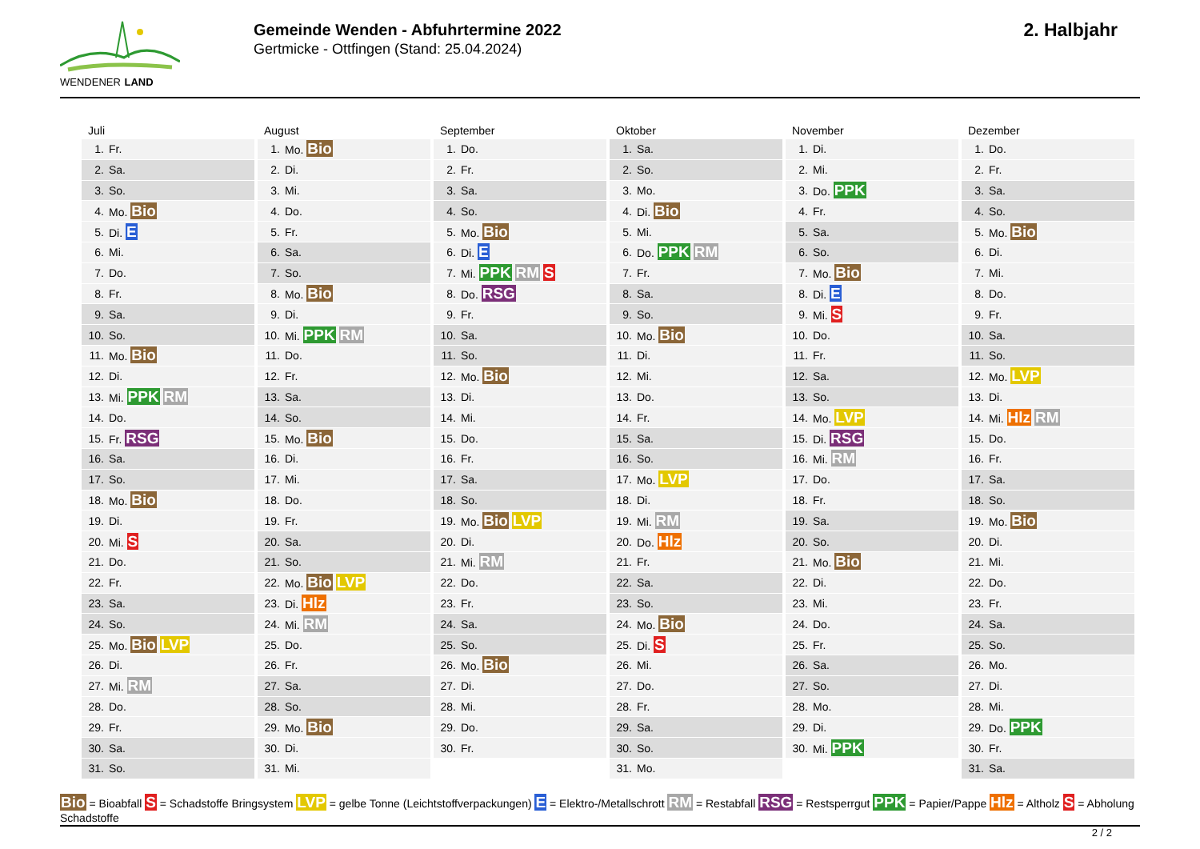WENDENER LAND
Gemeinde Wenden - Abfuhrtermine 2022
Gertmicke - Ottfingen (Stand: 25.04.2024)
2. Halbjahr
Juli
| 1. | Fr. |
| 2. | Sa. |
| 3. | So. |
| 4. | Mo. Bio |
| 5. | Di. E |
| 6. | Mi. |
| 7. | Do. |
| 8. | Fr. |
| 9. | Sa. |
| 10. | So. |
| 11. | Mo. Bio |
| 12. | Di. |
| 13. | Mi. PPK RM |
| 14. | Do. |
| 15. | Fr. RSG |
| 16. | Sa. |
| 17. | So. |
| 18. | Mo. Bio |
| 19. | Di. |
| 20. | Mi. S |
| 21. | Do. |
| 22. | Fr. |
| 23. | Sa. |
| 24. | So. |
| 25. | Mo. Bio LVP |
| 26. | Di. |
| 27. | Mi. RM |
| 28. | Do. |
| 29. | Fr. |
| 30. | Sa. |
| 31. | So. |
August
| 1. | Mo. Bio |
| 2. | Di. |
| 3. | Mi. |
| 4. | Do. |
| 5. | Fr. |
| 6. | Sa. |
| 7. | So. |
| 8. | Mo. Bio |
| 9. | Di. |
| 10. | Mi. PPK RM |
| 11. | Do. |
| 12. | Fr. |
| 13. | Sa. |
| 14. | So. |
| 15. | Mo. Bio |
| 16. | Di. |
| 17. | Mi. |
| 18. | Do. |
| 19. | Fr. |
| 20. | Sa. |
| 21. | So. |
| 22. | Mo. Bio LVP |
| 23. | Di. Hlz |
| 24. | Mi. RM |
| 25. | Do. |
| 26. | Fr. |
| 27. | Sa. |
| 28. | So. |
| 29. | Mo. Bio |
| 30. | Di. |
| 31. | Mi. |
September
| 1. | Do. |
| 2. | Fr. |
| 3. | Sa. |
| 4. | So. |
| 5. | Mo. Bio |
| 6. | Di. E |
| 7. | Mi. PPK RM S |
| 8. | Do. RSG |
| 9. | Fr. |
| 10. | Sa. |
| 11. | So. |
| 12. | Mo. Bio |
| 13. | Di. |
| 14. | Mi. |
| 15. | Do. |
| 16. | Fr. |
| 17. | Sa. |
| 18. | So. |
| 19. | Mo. Bio LVP |
| 20. | Di. |
| 21. | Mi. RM |
| 22. | Do. |
| 23. | Fr. |
| 24. | Sa. |
| 25. | So. |
| 26. | Mo. Bio |
| 27. | Di. |
| 28. | Mi. |
| 29. | Do. |
| 30. | Fr. |
Oktober
| 1. | Sa. |
| 2. | So. |
| 3. | Mo. |
| 4. | Di. Bio |
| 5. | Mi. |
| 6. | Do. PPK RM |
| 7. | Fr. |
| 8. | Sa. |
| 9. | So. |
| 10. | Mo. Bio |
| 11. | Di. |
| 12. | Mi. |
| 13. | Do. |
| 14. | Fr. |
| 15. | Sa. |
| 16. | So. |
| 17. | Mo. LVP |
| 18. | Di. |
| 19. | Mi. RM |
| 20. | Do. Hlz |
| 21. | Fr. |
| 22. | Sa. |
| 23. | So. |
| 24. | Mo. Bio |
| 25. | Di. S |
| 26. | Mi. |
| 27. | Do. |
| 28. | Fr. |
| 29. | Sa. |
| 30. | So. |
| 31. | Mo. |
November
| 1. | Di. |
| 2. | Mi. |
| 3. | Do. PPK |
| 4. | Fr. |
| 5. | Sa. |
| 6. | So. |
| 7. | Mo. Bio |
| 8. | Di. E |
| 9. | Mi. S |
| 10. | Do. |
| 11. | Fr. |
| 12. | Sa. |
| 13. | So. |
| 14. | Mo. LVP |
| 15. | Di. RSG |
| 16. | Mi. RM |
| 17. | Do. |
| 18. | Fr. |
| 19. | Sa. |
| 20. | So. |
| 21. | Mo. Bio |
| 22. | Di. |
| 23. | Mi. |
| 24. | Do. |
| 25. | Fr. |
| 26. | Sa. |
| 27. | So. |
| 28. | Mo. |
| 29. | Di. |
| 30. | Mi. PPK |
Dezember
| 1. | Do. |
| 2. | Fr. |
| 3. | Sa. |
| 4. | So. |
| 5. | Mo. Bio |
| 6. | Di. |
| 7. | Mi. |
| 8. | Do. |
| 9. | Fr. |
| 10. | Sa. |
| 11. | So. |
| 12. | Mo. LVP |
| 13. | Di. |
| 14. | Mi. Hlz RM |
| 15. | Do. |
| 16. | Fr. |
| 17. | Sa. |
| 18. | So. |
| 19. | Mo. Bio |
| 20. | Di. |
| 21. | Mi. |
| 22. | Do. |
| 23. | Fr. |
| 24. | Sa. |
| 25. | So. |
| 26. | Mo. |
| 27. | Di. |
| 28. | Mi. |
| 29. | Do. PPK |
| 30. | Fr. |
| 31. | Sa. |
Bio = Bioabfall S = Schadstoffe Bringsystem LVP = gelbe Tonne (Leichtstoffverpackungen) E = Elektro-/Metallschrott RM = Restabfall RSG = Restsperrgut PPK = Papier/Pappe Hlz = Altholz S = Abholung Schadstoffe
2 / 2